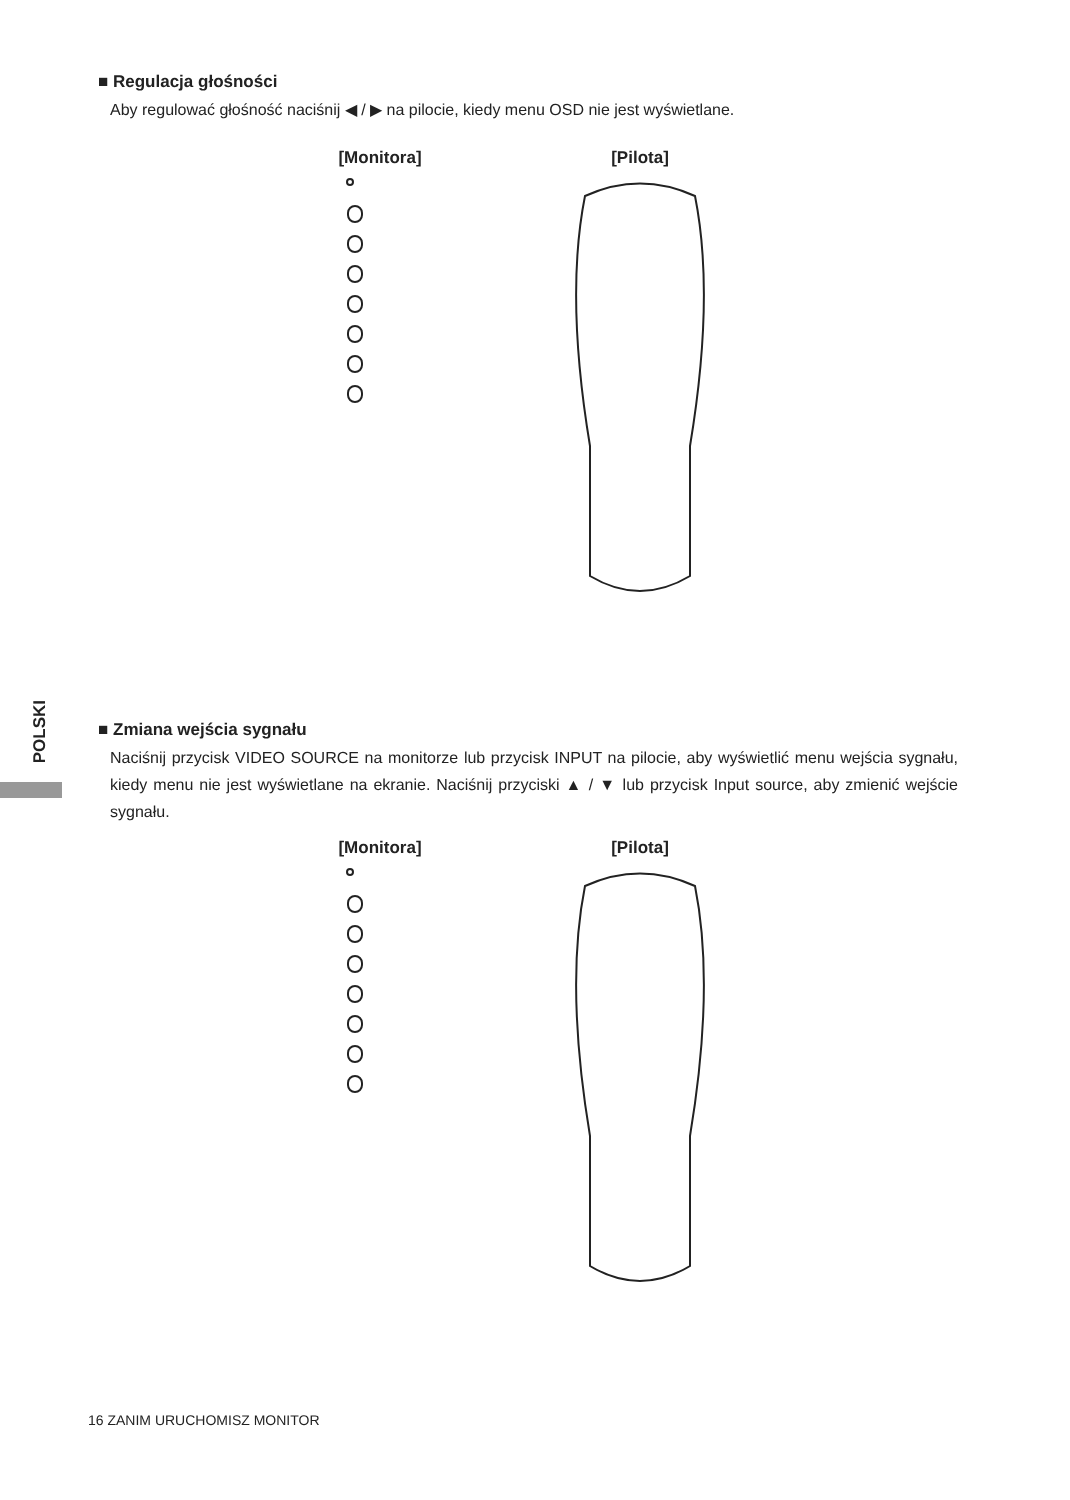■ Regulacja głośności
Aby regulować głośność naciśnij ◀ / ▶ na pilocie, kiedy menu OSD nie jest wyświetlane.
[Monitora] [Pilota]
POLSKI
■ Zmiana wejścia sygnału
Naciśnij przycisk VIDEO SOURCE na monitorze lub przycisk INPUT na pilocie, aby wyświetlić menu wejścia sygnału, kiedy menu nie jest wyświetlane na ekranie. Naciśnij przyciski ▲ / ▼ lub przycisk Input source, aby zmienić wejście sygnału.
[Monitora] [Pilota]
16 ZANIM URUCHOMISZ MONITOR